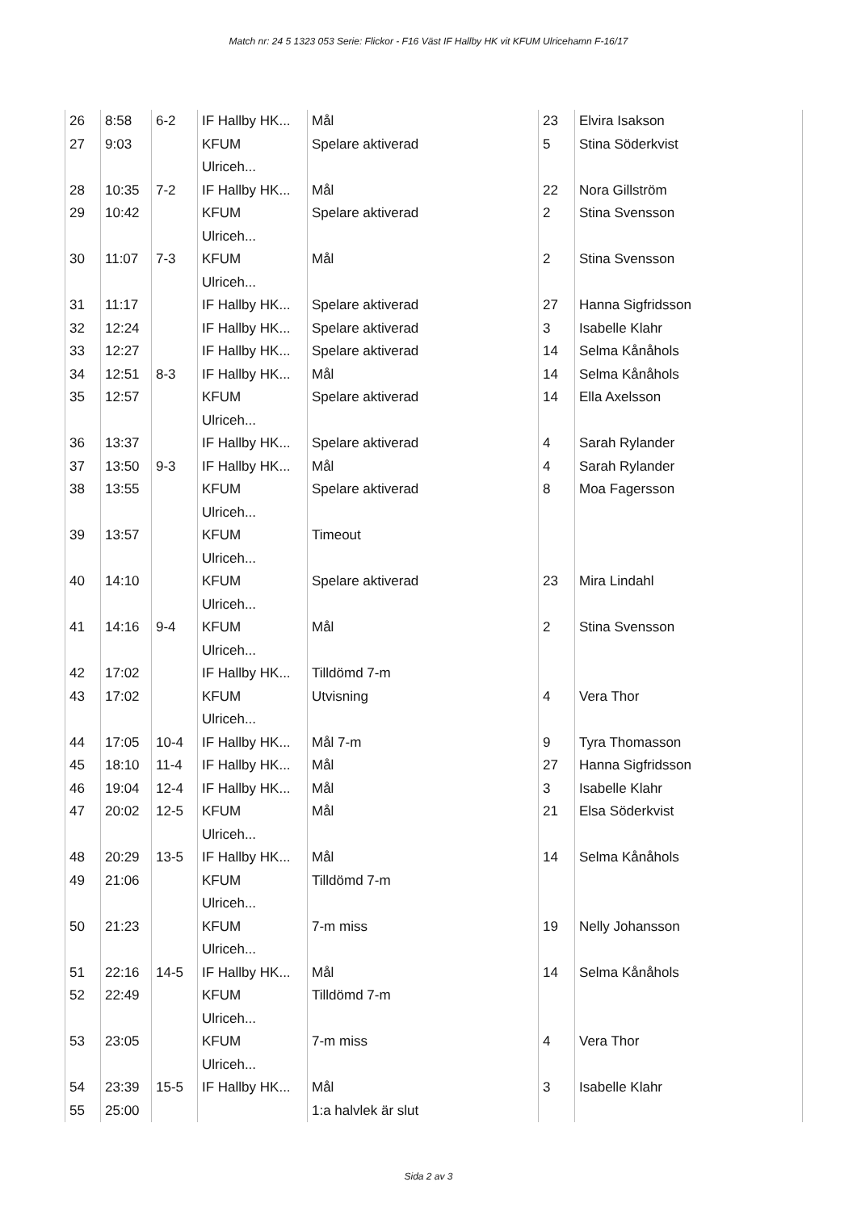Match nr: 24 5 1323 053 Serie: Flickor - F16 Väst IF Hallby HK vit KFUM Ulricehamn F-16/17
| 26 | 8:58 | 6-2 | IF Hallby HK... | Mål | 23 | Elvira Isakson |
| 27 | 9:03 | | KFUM Ulriceh... | Spelare aktiverad | 5 | Stina Söderkvist |
| 28 | 10:35 | 7-2 | IF Hallby HK... | Mål | 22 | Nora Gillström |
| 29 | 10:42 | | KFUM Ulriceh... | Spelare aktiverad | 2 | Stina Svensson |
| 30 | 11:07 | 7-3 | KFUM Ulriceh... | Mål | 2 | Stina Svensson |
| 31 | 11:17 | | IF Hallby HK... | Spelare aktiverad | 27 | Hanna Sigfridsson |
| 32 | 12:24 | | IF Hallby HK... | Spelare aktiverad | 3 | Isabelle Klahr |
| 33 | 12:27 | | IF Hallby HK... | Spelare aktiverad | 14 | Selma Kånåhols |
| 34 | 12:51 | 8-3 | IF Hallby HK... | Mål | 14 | Selma Kånåhols |
| 35 | 12:57 | | KFUM Ulriceh... | Spelare aktiverad | 14 | Ella Axelsson |
| 36 | 13:37 | | IF Hallby HK... | Spelare aktiverad | 4 | Sarah Rylander |
| 37 | 13:50 | 9-3 | IF Hallby HK... | Mål | 4 | Sarah Rylander |
| 38 | 13:55 | | KFUM Ulriceh... | Spelare aktiverad | 8 | Moa Fagersson |
| 39 | 13:57 | | KFUM Ulriceh... | Timeout | | |
| 40 | 14:10 | | KFUM Ulriceh... | Spelare aktiverad | 23 | Mira Lindahl |
| 41 | 14:16 | 9-4 | KFUM Ulriceh... | Mål | 2 | Stina Svensson |
| 42 | 17:02 | | IF Hallby HK... | Tilldömd 7-m | | |
| 43 | 17:02 | | KFUM Ulriceh... | Utvisning | 4 | Vera Thor |
| 44 | 17:05 | 10-4 | IF Hallby HK... | Mål 7-m | 9 | Tyra Thomasson |
| 45 | 18:10 | 11-4 | IF Hallby HK... | Mål | 27 | Hanna Sigfridsson |
| 46 | 19:04 | 12-4 | IF Hallby HK... | Mål | 3 | Isabelle Klahr |
| 47 | 20:02 | 12-5 | KFUM Ulriceh... | Mål | 21 | Elsa Söderkvist |
| 48 | 20:29 | 13-5 | IF Hallby HK... | Mål | 14 | Selma Kånåhols |
| 49 | 21:06 | | KFUM Ulriceh... | Tilldömd 7-m | | |
| 50 | 21:23 | | KFUM Ulriceh... | 7-m miss | 19 | Nelly Johansson |
| 51 | 22:16 | 14-5 | IF Hallby HK... | Mål | 14 | Selma Kånåhols |
| 52 | 22:49 | | KFUM Ulriceh... | Tilldömd 7-m | | |
| 53 | 23:05 | | KFUM Ulriceh... | 7-m miss | 4 | Vera Thor |
| 54 | 23:39 | 15-5 | IF Hallby HK... | Mål | 3 | Isabelle Klahr |
| 55 | 25:00 | | | 1:a halvlek är slut | | |
Sida 2 av 3